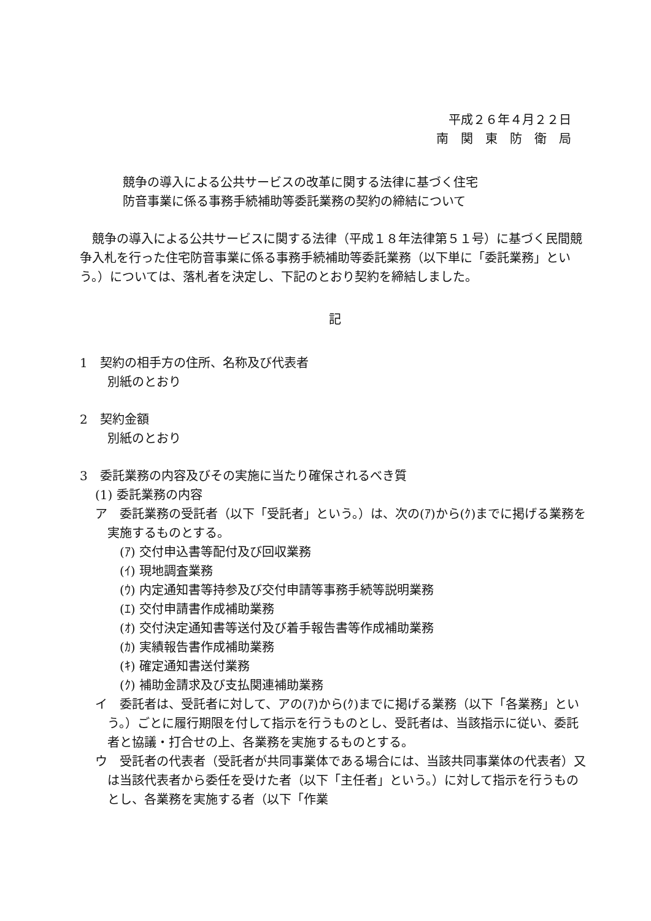平成２６年４月２２日
南　関　東　防　衛　局
競争の導入による公共サービスの改革に関する法律に基づく住宅
防音事業に係る事務手続補助等委託業務の契約の締結について
競争の導入による公共サービスに関する法律（平成１８年法律第５１号）に基づく民間競争入札を行った住宅防音事業に係る事務手続補助等委託業務（以下単に「委託業務」という。）については、落札者を決定し、下記のとおり契約を締結しました。
記
1　契約の相手方の住所、名称及び代表者
別紙のとおり
2　契約金額
別紙のとおり
3　委託業務の内容及びその実施に当たり確保されるべき質
(1) 委託業務の内容
ア　委託業務の受託者（以下「受託者」という。）は、次の(ｱ)から(ｸ)までに掲げる業務を実施するものとする。
(ｱ) 交付申込書等配付及び回収業務
(ｲ) 現地調査業務
(ｳ) 内定通知書等持参及び交付申請等事務手続等説明業務
(ｴ) 交付申請書作成補助業務
(ｵ) 交付決定通知書等送付及び着手報告書等作成補助業務
(ｶ) 実績報告書作成補助業務
(ｷ) 確定通知書送付業務
(ｸ) 補助金請求及び支払関連補助業務
イ　委託者は、受託者に対して、アの(ｱ)から(ｸ)までに掲げる業務（以下「各業務」という。）ごとに履行期限を付して指示を行うものとし、受託者は、当該指示に従い、委託者と協議・打合せの上、各業務を実施するものとする。
ウ　受託者の代表者（受託者が共同事業体である場合には、当該共同事業体の代表者）又は当該代表者から委任を受けた者（以下「主任者」という。）に対して指示を行うものとし、各業務を実施する者（以下「作業